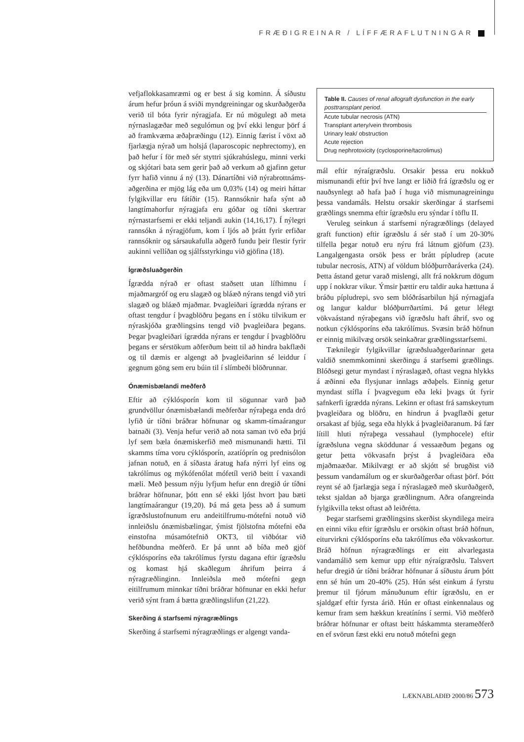FRÆÐIGREINAR / LÍFFÆRAFLUTNINGAR
vefjaflokkasamræmi og er best á sig kominn. Á síðustu árum hefur þróun á sviði myndgreiningar og skurðaðgerða verið til bóta fyrir nýragjafa. Er nú mögulegt að meta nýrnaslagæðar með segulómun og því ekki lengur þörf á að framkvæma æðaþræðingu (12). Einnig færist í vöxt að fjarlægja nýrað um holsjá (laparoscopic nephrectomy), en það hefur í för með sér styttri sjúkrahúslegu, minni verki og skjótari bata sem gerir það að verkum að gjafinn getur fyrr hafið vinnu á ný (13). Dánartíðni við nýrabrottnáms-aðgerðina er mjög lág eða um 0,03% (14) og meiri háttar fylgikvillar eru fátíðir (15). Rannsóknir hafa sýnt að langtímahorfur nýragjafa eru góðar og tíðni skertrar nýrnastarfsemi er ekki teljandi aukin (14,16,17). Í nýlegri rannsókn á nýragjöfum, kom í ljós að þrátt fyrir erfiðar rannsóknir og sársaukafulla aðgerð fundu þeir flestir fyrir aukinni vellíðan og sjálfsstyrkingu við gjöfina (18).
Ígræðsluaðgerðin
Ígrædda nýrað er oftast staðsett utan lífhimnu í mjaðmargróf og eru slagæð og bláæð nýrans tengd við ytri slagæð og bláæð mjaðmar. Þvagleiðari ígrædda nýrans er oftast tengdur í þvagblöðru þegans en í stöku tilvikum er nýraskjóða græðlingsins tengd við þvagleiðara þegans. Þegar þvagleiðari ígrædda nýrans er tengdur í þvagblöðru þegans er sérstökum aðferðum beitt til að hindra bakflæði og til dæmis er algengt að þvagleiðarinn sé leiddur í gegnum göng sem eru búin til í slímbeði blöðrunnar.
Ónæmisbælandi meðferð
Eftir að cýklósporín kom til sögunnar varð það grundvöllur ónæmisbælandi meðferðar nýraþega enda dró lyfið úr tíðni bráðrar höfnunar og skamm-tímaárangur batnaði (3). Venja hefur verið að nota saman tvö eða þrjú lyf sem bæla ónæmiskerfið með mismunandi hætti. Til skamms tíma voru cýklósporín, azatíóprín og prednisólon jafnan notuð, en á síðasta áratug hafa nýrri lyf eins og takrólímus og mýkófenólat mófetíl verið beitt í vaxandi mæli. Með þessum nýju lyfjum hefur enn dregið úr tíðni bráðrar höfnunar, þótt enn sé ekki ljóst hvort þau bæti langtímaárangur (19,20). Þá má geta þess að á sumum ígræðslustofnunum eru andeitilfrumu-mótefni notuð við innleiðslu ónæmisbælingar, ýmist fjölstofna mótefni eða einstofna músamótefnið OKT3, til viðbótar við hefðbundna meðferð. Er þá unnt að bíða með gjöf cýklósporíns eða takrólímus fyrstu dagana eftir ígræðslu og komast hjá skaðlegum áhrifum þeirra á nýragræðlinginn. Innleiðsla með mótefni gegn eitilfrumum minnkar tíðni bráðrar höfnunar en ekki hefur verið sýnt fram á bætta græðlingslifun (21,22).
Skerðing á starfsemi nýragræðlings
Skerðing á starfsemi nýragræðlings er algengt vanda-
| Table II. Causes of renal allograft dysfunction in the early posttransplant period. |
| --- |
| Acute tubular necrosis (ATN) |
| Transplant artery/vein thrombosis |
| Urinary leak/ obstruction |
| Acute rejection |
| Drug nephrotoxicity (cyclosporine/tacrolimus) |
mál eftir nýraígræðslu. Orsakir þessa eru nokkuð mismunandi eftir því hve langt er liðið frá ígræðslu og er nauðsynlegt að hafa það í huga við mismunagreiningu þessa vandamáls. Helstu orsakir skerðingar á starfsemi græðlings snemma eftir ígræðslu eru sýndar í töflu II.
Veruleg seinkun á starfsemi nýragræðlings (delayed graft function) eftir ígræðslu á sér stað í um 20-30% tilfella þegar notuð eru nýru frá látnum gjöfum (23). Langalgengasta orsök þess er brátt pípludrep (acute tubular necrosis, ATN) af völdum blóðþurrðaráverka (24). Þetta ástand getur varað mislengi, allt frá nokkrum dögum upp í nokkrar vikur. Ýmsir þættir eru taldir auka hættuna á bráðu pípludrepi, svo sem blóðrásarbilun hjá nýrnagjafa og langur kaldur blóðþurrðartími. Þá getur lélegt vökvaástand nýraþegans við ígræðslu haft áhrif, svo og notkun cýklósporíns eða takrólímus. Svæsin bráð höfnun er einnig mikilvæg orsök seinkaðrar græðlingsstarfsemi.
Tæknilegir fylgikvillar ígræðsluaðgerðarinnar geta valdið snemmkominni skerðingu á starfsemi græðlings. Blóðsegi getur myndast í nýraslagæð, oftast vegna hlykks á æðinni eða flysjunar innlags æðaþels. Einnig getur myndast stífla í þvagvegum eða leki þvags út fyrir safnkerfi ígrædda nýrans. Lekinn er oftast frá samskeytum þvagleiðara og blöðru, en hindrun á þvagflæði getur orsakast af bjúg, sega eða hlykk á þvagleiðaranum. Þá fær lítill hluti nýraþega vessahaul (lymphocele) eftir ígræðsluna vegna sköddunar á vessaæðum þegans og getur þetta vökvasafn þrýst á þvagleiðara eða mjaðmaæðar. Mikilvægt er að skjótt sé brugðist við þessum vandamálum og er skurðaðgerðar oftast þörf. Þótt reynt sé að fjarlægja sega í nýraslagæð með skurðaðgerð, tekst sjaldan að bjarga græðlingnum. Aðra ofangreinda fylgikvilla tekst oftast að leiðrétta.
Þegar starfsemi græðlingsins skerðist skyndilega meira en einni viku eftir ígræðslu er orsökin oftast bráð höfnun, eiturvirkni cýklósporíns eða takrólímus eða vökvaskortur. Bráð höfnun nýragræðlings er eitt alvarlegasta vandamálið sem kemur upp eftir nýraígræðslu. Talsvert hefur dregið úr tíðni bráðrar höfnunar á síðustu árum þótt enn sé hún um 20-40% (25). Hún sést einkum á fyrstu þremur til fjórum mánuðunum eftir ígræðslu, en er sjaldgæf eftir fyrsta árið. Hún er oftast einkennalaus og kemur fram sem hækkun kreatíníns í sermi. Við meðferð bráðrar höfnunar er oftast beitt háskammta sterameðferð en ef svörun fæst ekki eru notuð mótefni gegn
LÆKNABLAÐIÐ 2000/86 573